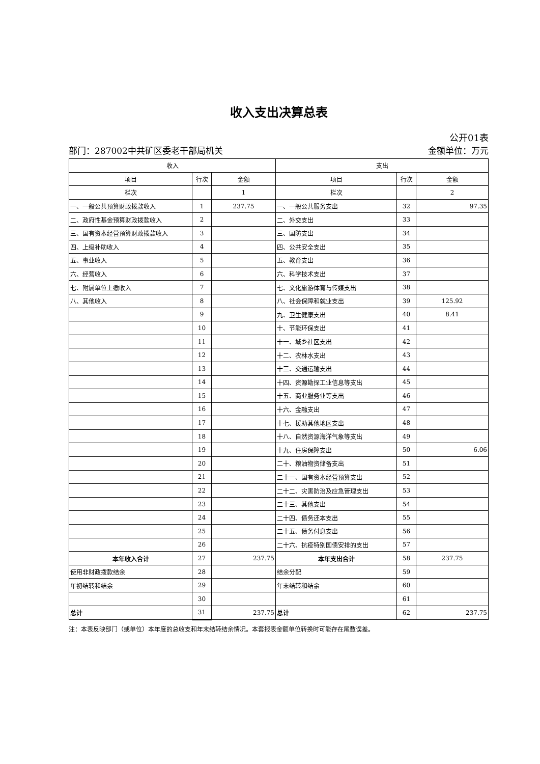收入支出决算总表
公开01表
部门：287002中共矿区委老干部局机关 金额单位：万元
| 收入 | | | 支出 | | |
| --- | --- | --- | --- | --- | --- |
| 项目 | 行次 | 金额 | 项目 | 行次 | 金额 |
| 栏次 | | 1 | 栏次 | | 2 |
| 一、一般公共预算财政拨款收入 | 1 | 237.75 | 一、一般公共服务支出 | 32 | 97.35 |
| 二、政府性基金预算财政拨款收入 | 2 | | 二、外交支出 | 33 | |
| 三、国有资本经营预算财政拨款收入 | 3 | | 三、国防支出 | 34 | |
| 四、上级补助收入 | 4 | | 四、公共安全支出 | 35 | |
| 五、事业收入 | 5 | | 五、教育支出 | 36 | |
| 六、经营收入 | 6 | | 六、科学技术支出 | 37 | |
| 七、附属单位上缴收入 | 7 | | 七、文化旅游体育与传媒支出 | 38 | |
| 八、其他收入 | 8 | | 八、社会保障和就业支出 | 39 | 125.92 |
| | 9 | | 九、卫生健康支出 | 40 | 8.41 |
| | 10 | | 十、节能环保支出 | 41 | |
| | 11 | | 十一、城乡社区支出 | 42 | |
| | 12 | | 十二、农林水支出 | 43 | |
| | 13 | | 十三、交通运输支出 | 44 | |
| | 14 | | 十四、资源勘探工业信息等支出 | 45 | |
| | 15 | | 十五、商业服务业等支出 | 46 | |
| | 16 | | 十六、金融支出 | 47 | |
| | 17 | | 十七、援助其他地区支出 | 48 | |
| | 18 | | 十八、自然资源海洋气象等支出 | 49 | |
| | 19 | | 十九、住房保障支出 | 50 | 6.06 |
| | 20 | | 二十、粮油物资储备支出 | 51 | |
| | 21 | | 二十一、国有资本经营预算支出 | 52 | |
| | 22 | | 二十二、灾害防治及应急管理支出 | 53 | |
| | 23 | | 二十三、其他支出 | 54 | |
| | 24 | | 二十四、债务还本支出 | 55 | |
| | 25 | | 二十五、债务付息支出 | 56 | |
| | 26 | | 二十六、抗疫特别国债安排的支出 | 57 | |
| 本年收入合计 | 27 | 237.75 | 本年支出合计 | 58 | 237.75 |
| 使用非财政拨款结余 | 28 | | 结余分配 | 59 | |
| 年初结转和结余 | 29 | | 年末结转和结余 | 60 | |
| | 30 | | | 61 | |
| 总计 | 31 | 237.75 | 总计 | 62 | 237.75 |
注：本表反映部门（或单位）本年度的总收支和年末结转结余情况。本套报表金额单位转换时可能存在尾数误差。